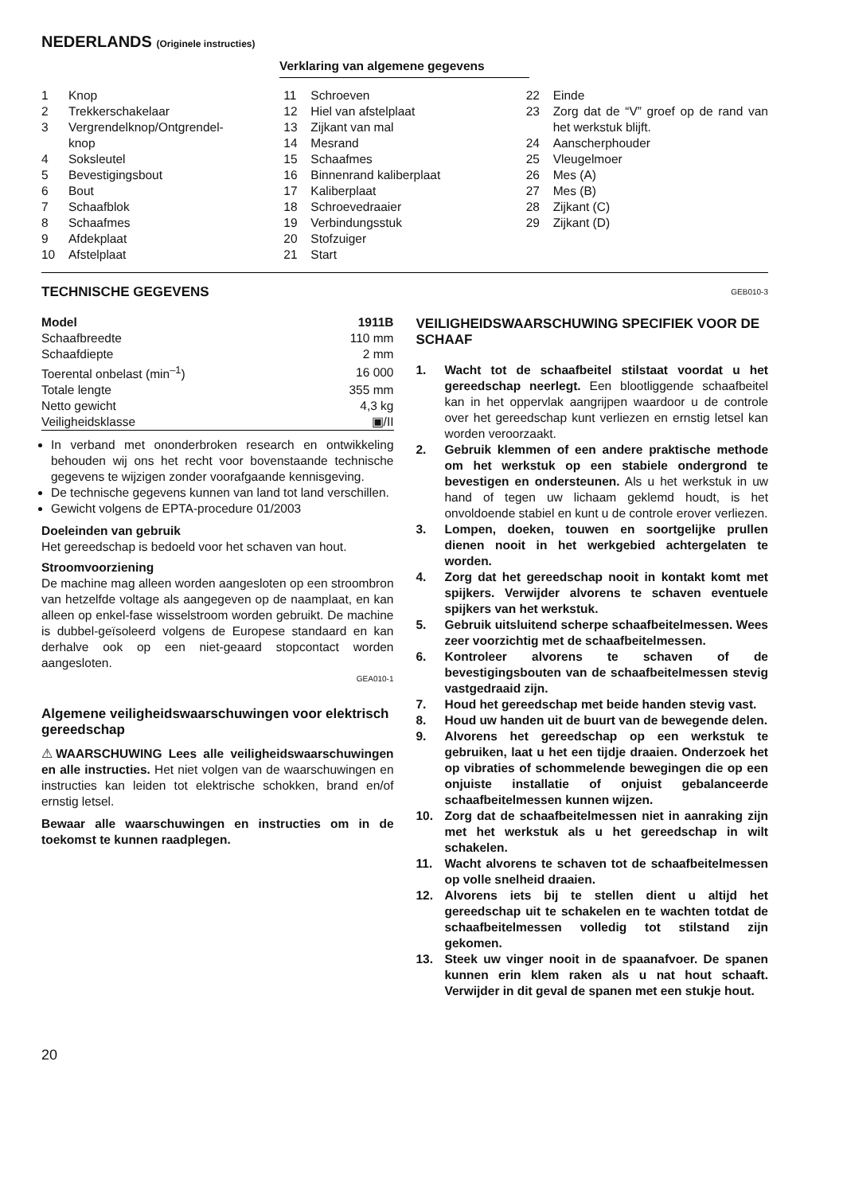NEDERLANDS (Originele instructies)
Verklaring van algemene gegevens
1 Knop
2 Trekkerschakelaar
3 Vergrendelknop/Ontgrendel-
knop
4 Soksleutel
5 Bevestigingsbout
6 Bout
7 Schaafblok
8 Schaafmes
9 Afdekplaat
10 Afstelplaat
11 Schroeven
12 Hiel van afstelplaat
13 Zijkant van mal
14 Mesrand
15 Schaafmes
16 Binnenrand kaliberplaat
17 Kaliberplaat
18 Schroevedraaier
19 Verbindungsstuk
20 Stofzuiger
21 Start
22 Einde
23 Zorg dat de “V” groef op de rand van het werkstuk blijft.
24 Aanscherphouder
25 Vleugelmoer
26 Mes (A)
27 Mes (B)
28 Zijkant (C)
29 Zijkant (D)
TECHNISCHE GEGEVENS
| Model | 1911B |
| Schaafbreedte | 110 mm |
| Schaafdiepte | 2 mm |
| Toerental onbelast (min<sup>–1</sup>) | 16 000 |
| Totale lengte | 355 mm |
| Netto gewicht | 4,3 kg |
| Veiligheidsklasse | ▣/II |
In verband met ononderbroken research en ontwikkeling behouden wij ons het recht voor bovenstaande technische gegevens te wijzigen zonder voorafgaande kennisgeving.
De technische gegevens kunnen van land tot land verschillen.
Gewicht volgens de EPTA-procedure 01/2003
Doeleinden van gebruik
Het gereedschap is bedoeld voor het schaven van hout.
Stroomvoorziening
De machine mag alleen worden aangesloten op een stroombron van hetzelfde voltage als aangegeven op de naamplaat, en kan alleen op enkel-fase wisselstroom worden gebruikt. De machine is dubbel-geïsoleerd volgens de Europese standaard en kan derhalve ook op een niet-geaard stopcontact worden aangesloten.
GEA010-1
Algemene veiligheidswaarschuwingen voor elektrisch gereedschap
⚠WAARSCHUWING Lees alle veiligheidswaarschuwingen en alle instructies. Het niet volgen van de waarschuwingen en instructies kan leiden tot elektrische schokken, brand en/of ernstig letsel.
Bewaar alle waarschuwingen en instructies om in de toekomst te kunnen raadplegen.
GEB010-3
VEILIGHEIDSWAARSCHUWING SPECIFIEK VOOR DE SCHAAF
1. Wacht tot de schaafbeitel stilstaat voordat u het gereedschap neerlegt. Een blootliggende schaafbeitel kan in het oppervlak aangrijpen waardoor u de controle over het gereedschap kunt verliezen en ernstig letsel kan worden veroorzaakt.
2. Gebruik klemmen of een andere praktische methode om het werkstuk op een stabiele ondergrond te bevestigen en ondersteunen. Als u het werkstuk in uw hand of tegen uw lichaam geklemd houdt, is het onvoldoende stabiel en kunt u de controle erover verliezen.
3. Lompen, doeken, touwen en soortgelijke prullen dienen nooit in het werkgebied achtergelaten te worden.
4. Zorg dat het gereedschap nooit in kontakt komt met spijkers. Verwijder alvorens te schaven eventuele spijkers van het werkstuk.
5. Gebruik uitsluitend scherpe schaafbeitelmessen. Wees zeer voorzichtig met de schaafbeitelmessen.
6. Kontroleer alvorens te schaven of de bevestigingsbouten van de schaafbeitelmessen stevig vastgedraaid zijn.
7. Houd het gereedschap met beide handen stevig vast.
8. Houd uw handen uit de buurt van de bewegende delen.
9. Alvorens het gereedschap op een werkstuk te gebruiken, laat u het een tijdje draaien. Onderzoek het op vibraties of schommelende bewegingen die op een onjuiste installatie of onjuist gebalanceerde schaafbeitelmessen kunnen wijzen.
10. Zorg dat de schaafbeitelmessen niet in aanraking zijn met het werkstuk als u het gereedschap in wilt schakelen.
11. Wacht alvorens te schaven tot de schaafbeitelmessen op volle snelheid draaien.
12. Alvorens iets bij te stellen dient u altijd het gereedschap uit te schakelen en te wachten totdat de schaafbeitelmessen volledig tot stilstand zijn gekomen.
13. Steek uw vinger nooit in de spaanafvoer. De spanen kunnen erin klem raken als u nat hout schaaft. Verwijder in dit geval de spanen met een stukje hout.
20